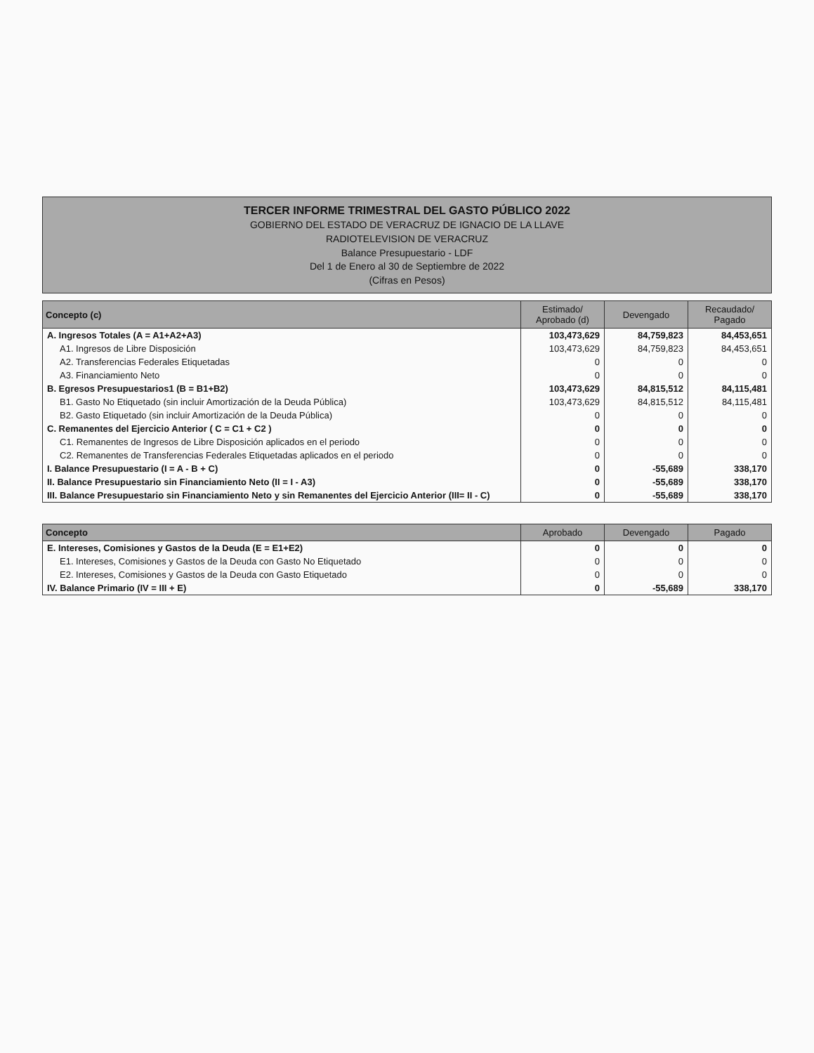TERCER INFORME TRIMESTRAL DEL GASTO PÚBLICO 2022
GOBIERNO DEL ESTADO DE VERACRUZ DE IGNACIO DE LA LLAVE
RADIOTELEVISION DE VERACRUZ
Balance Presupuestario - LDF
Del 1 de Enero al 30 de Septiembre de 2022
(Cifras en Pesos)
| Concepto (c) | Estimado/ Aprobado (d) | Devengado | Recaudado/ Pagado |
| --- | --- | --- | --- |
| A. Ingresos Totales (A = A1+A2+A3) | 103,473,629 | 84,759,823 | 84,453,651 |
| A1. Ingresos de Libre Disposición | 103,473,629 | 84,759,823 | 84,453,651 |
| A2. Transferencias Federales Etiquetadas | 0 | 0 | 0 |
| A3. Financiamiento Neto | 0 | 0 | 0 |
| B. Egresos Presupuestarios1 (B = B1+B2) | 103,473,629 | 84,815,512 | 84,115,481 |
| B1. Gasto No Etiquetado (sin incluir Amortización de la Deuda Pública) | 103,473,629 | 84,815,512 | 84,115,481 |
| B2. Gasto Etiquetado (sin incluir Amortización de la Deuda Pública) | 0 | 0 | 0 |
| C. Remanentes del Ejercicio Anterior ( C = C1 + C2 ) | 0 | 0 | 0 |
| C1. Remanentes de Ingresos de Libre Disposición aplicados en el periodo | 0 | 0 | 0 |
| C2. Remanentes de Transferencias Federales Etiquetadas aplicados en el periodo | 0 | 0 | 0 |
| I. Balance Presupuestario (I = A - B + C) | 0 | -55,689 | 338,170 |
| II. Balance Presupuestario sin Financiamiento Neto (II = I - A3) | 0 | -55,689 | 338,170 |
| III. Balance Presupuestario sin Financiamiento Neto y sin Remanentes del Ejercicio Anterior (III= II - C) | 0 | -55,689 | 338,170 |
| Concepto | Aprobado | Devengado | Pagado |
| --- | --- | --- | --- |
| E. Intereses, Comisiones y Gastos de la Deuda (E = E1+E2) | 0 | 0 | 0 |
| E1. Intereses, Comisiones y Gastos de la Deuda con Gasto No Etiquetado | 0 | 0 | 0 |
| E2. Intereses, Comisiones y Gastos de la Deuda con Gasto Etiquetado | 0 | 0 | 0 |
| IV. Balance Primario (IV = III + E) | 0 | -55,689 | 338,170 |